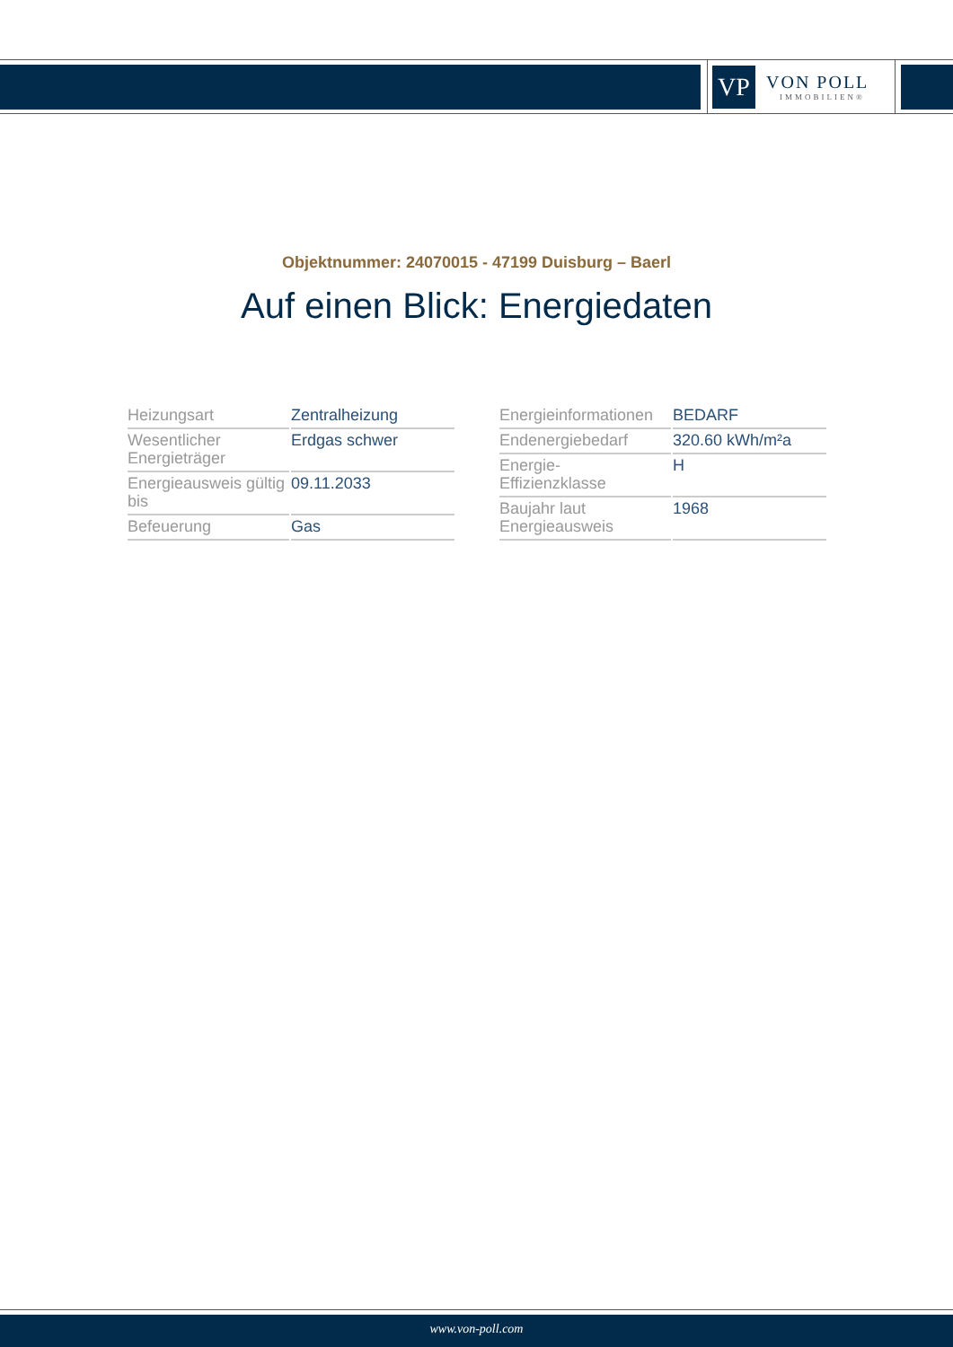VP
VON POLL
IMMOBILIEN®
Objektnummer: 24070015 - 47199 Duisburg – Baerl
Auf einen Blick: Energiedaten
| Heizungsart | Zentralheizung |
| Wesentlicher Energieträger | Erdgas schwer |
| Energieausweis gültig bis | 09.11.2033 |
| Befeuerung | Gas |
| Energieinformationen | BEDARF |
| Endenergiebedarf | 320.60 kWh/m²a |
| Energie- Effizienzklasse | H |
| Baujahr laut Energieausweis | 1968 |
www.von-poll.com